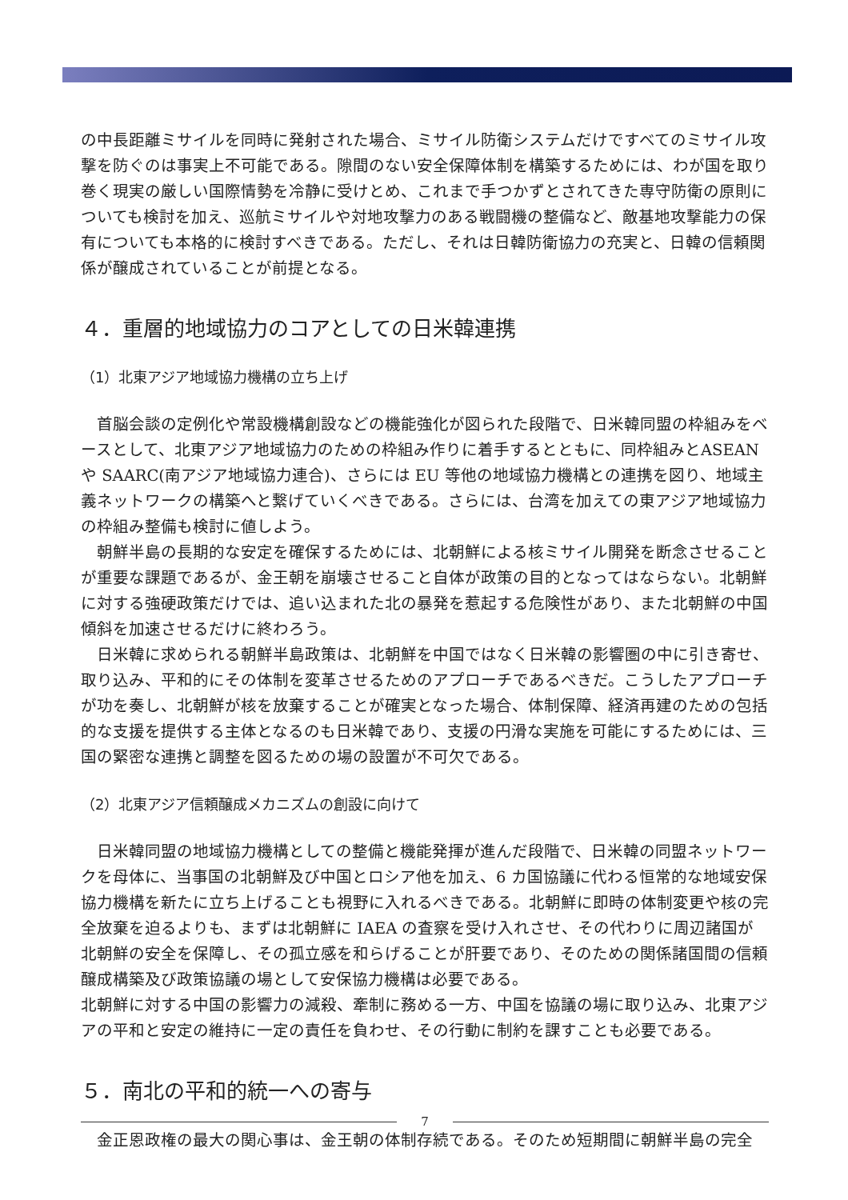の中長距離ミサイルを同時に発射された場合、ミサイル防衛システムだけですべてのミサイル攻撃を防ぐのは事実上不可能である。隙間のない安全保障体制を構築するためには、わが国を取り巻く現実の厳しい国際情勢を冷静に受けとめ、これまで手つかずとされてきた専守防衛の原則についても検討を加え、巡航ミサイルや対地攻撃力のある戦闘機の整備など、敵基地攻撃能力の保有についても本格的に検討すべきである。ただし、それは日韓防衛協力の充実と、日韓の信頼関係が醸成されていることが前提となる。
４．重層的地域協力のコアとしての日米韓連携
（1）北東アジア地域協力機構の立ち上げ
首脳会談の定例化や常設機構創設などの機能強化が図られた段階で、日米韓同盟の枠組みをベースとして、北東アジア地域協力のための枠組み作りに着手するとともに、同枠組みとASEAN や SAARC(南アジア地域協力連合)、さらには EU 等他の地域協力機構との連携を図り、地域主義ネットワークの構築へと繋げていくべきである。さらには、台湾を加えての東アジア地域協力の枠組み整備も検討に値しよう。
朝鮮半島の長期的な安定を確保するためには、北朝鮮による核ミサイル開発を断念させることが重要な課題であるが、金王朝を崩壊させること自体が政策の目的となってはならない。北朝鮮に対する強硬政策だけでは、追い込まれた北の暴発を惹起する危険性があり、また北朝鮮の中国傾斜を加速させるだけに終わろう。
日米韓に求められる朝鮮半島政策は、北朝鮮を中国ではなく日米韓の影響圏の中に引き寄せ、取り込み、平和的にその体制を変革させるためのアプローチであるべきだ。こうしたアプローチが功を奏し、北朝鮮が核を放棄することが確実となった場合、体制保障、経済再建のための包括的な支援を提供する主体となるのも日米韓であり、支援の円滑な実施を可能にするためには、三国の緊密な連携と調整を図るための場の設置が不可欠である。
（2）北東アジア信頼醸成メカニズムの創設に向けて
日米韓同盟の地域協力機構としての整備と機能発揮が進んだ段階で、日米韓の同盟ネットワークを母体に、当事国の北朝鮮及び中国とロシア他を加え、6 カ国協議に代わる恒常的な地域安保協力機構を新たに立ち上げることも視野に入れるべきである。北朝鮮に即時の体制変更や核の完全放棄を迫るよりも、まずは北朝鮮に IAEA の査察を受け入れさせ、その代わりに周辺諸国が北朝鮮の安全を保障し、その孤立感を和らげることが肝要であり、そのための関係諸国間の信頼醸成構築及び政策協議の場として安保協力機構は必要である。
北朝鮮に対する中国の影響力の減殺、牽制に務める一方、中国を協議の場に取り込み、北東アジアの平和と安定の維持に一定の責任を負わせ、その行動に制約を課すことも必要である。
５．南北の平和的統一への寄与
金正恩政権の最大の関心事は、金王朝の体制存続である。そのため短期間に朝鮮半島の完全
7